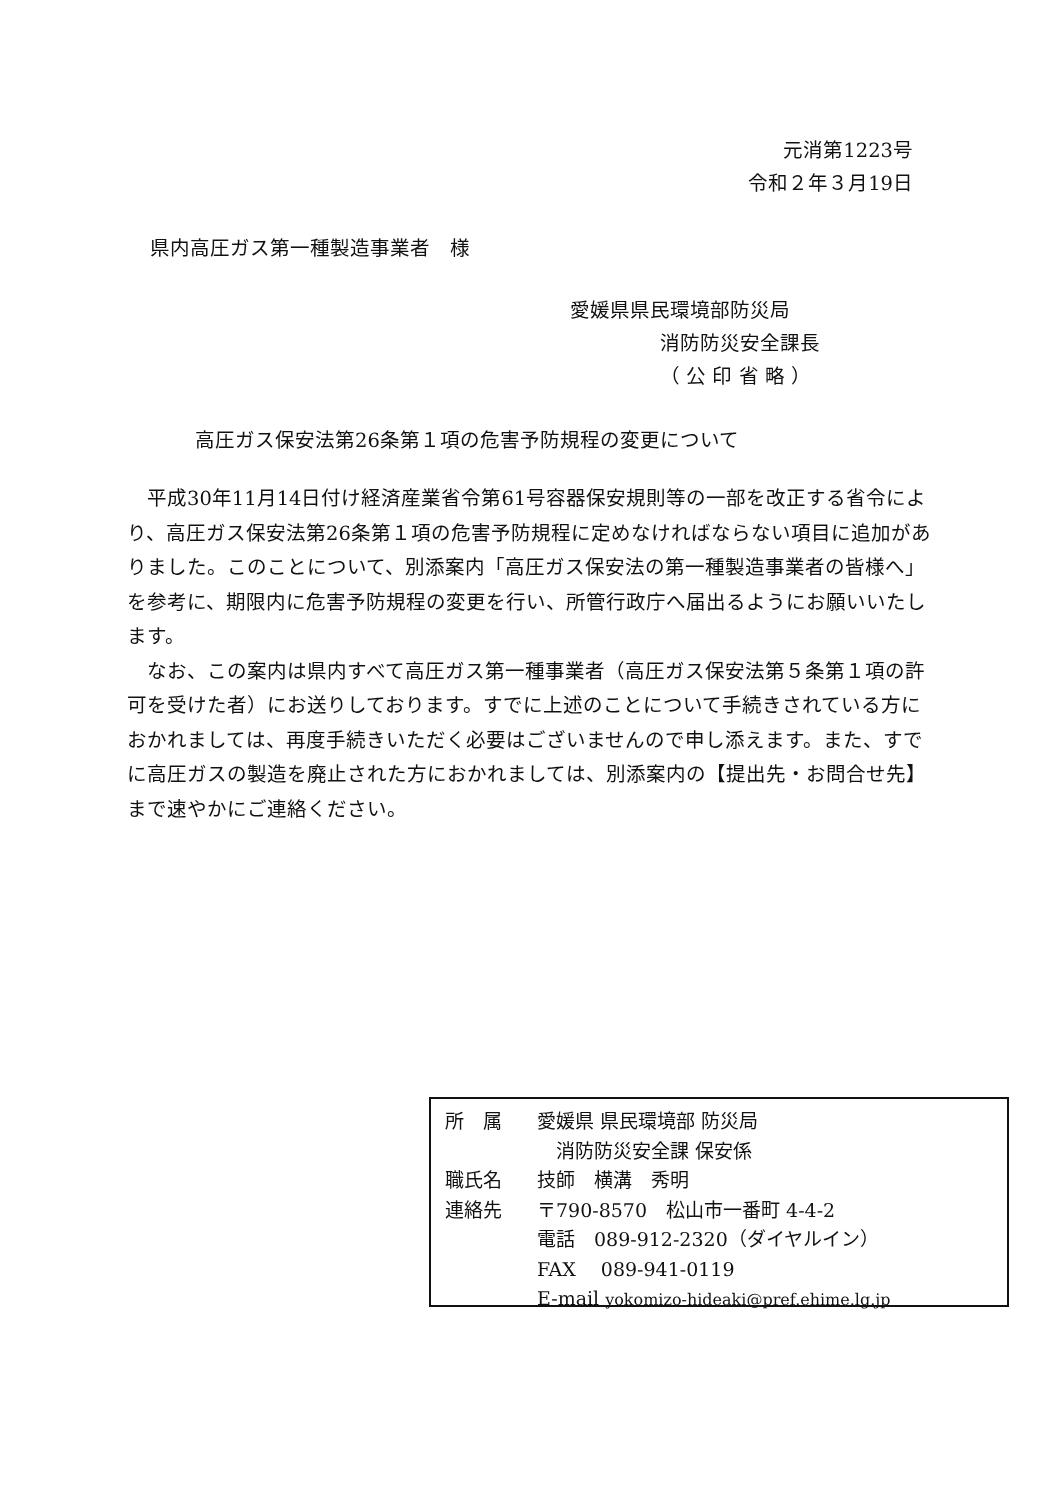元消第1223号
令和２年３月19日
県内高圧ガス第一種製造事業者　様
愛媛県県民環境部防災局
消防防災安全課長
（ 公 印 省 略 ）
高圧ガス保安法第26条第１項の危害予防規程の変更について
　平成30年11月14日付け経済産業省令第61号容器保安規則等の一部を改正する省令により、高圧ガス保安法第26条第１項の危害予防規程に定めなければならない項目に追加がありました。このことについて、別添案内「高圧ガス保安法の第一種製造事業者の皆様へ」を参考に、期限内に危害予防規程の変更を行い、所管行政庁へ届出るようにお願いいたします。
　なお、この案内は県内すべて高圧ガス第一種事業者（高圧ガス保安法第５条第１項の許可を受けた者）にお送りしております。すでに上述のことについて手続きされている方におかれましては、再度手続きいただく必要はございませんので申し添えます。また、すでに高圧ガスの製造を廃止された方におかれましては、別添案内の【提出先・お問合せ先】まで速やかにご連絡ください。
| 所 属 | 愛媛県 県民環境部 防災局 消防防災安全課 保安係 |
| 職氏名 | 技師 横溝 秀明 |
| 連絡先 | 〒790-8570 松山市一番町 4-4-2 電話 089-912-2320（ダイヤルイン） FAX 089-941-0119 E-mail yokomizo-hideaki@pref.ehime.lg.jp |